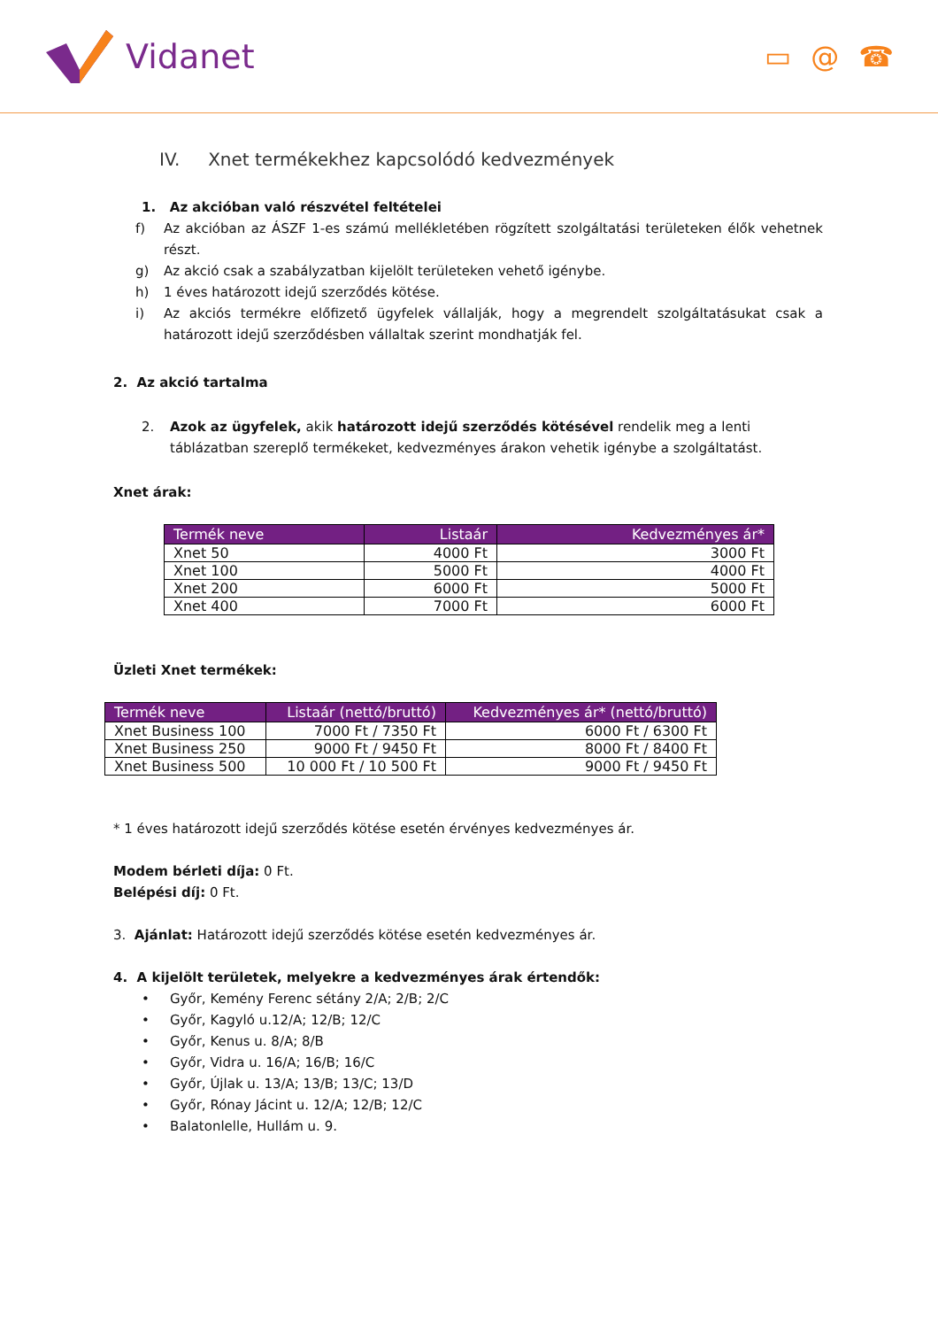Vidanet
▭ @ ☎
IV. Xnet termékekhez kapcsolódó kedvezmények
1. Az akcióban való részvétel feltételei
f) Az akcióban az ÁSZF 1-es számú mellékletében rögzített szolgáltatási területeken élők vehetnek részt.
g) Az akció csak a szabályzatban kijelölt területeken vehető igénybe.
h) 1 éves határozott idejű szerződés kötése.
i) Az akciós termékre előfizető ügyfelek vállalják, hogy a megrendelt szolgáltatásukat csak a határozott idejű szerződésben vállaltak szerint mondhatják fel.
2. Az akció tartalma
2. Azok az ügyfelek, akik határozott idejű szerződés kötésével rendelik meg a lenti táblázatban szereplő termékeket, kedvezményes árakon vehetik igénybe a szolgáltatást.
Xnet árak:
| Termék neve | Listaár | Kedvezményes ár* |
| --- | --- | --- |
| Xnet 50 | 4000 Ft | 3000 Ft |
| Xnet 100 | 5000 Ft | 4000 Ft |
| Xnet 200 | 6000 Ft | 5000 Ft |
| Xnet 400 | 7000 Ft | 6000 Ft |
Üzleti Xnet termékek:
| Termék neve | Listaár (nettó/bruttó) | Kedvezményes ár* (nettó/bruttó) |
| --- | --- | --- |
| Xnet Business 100 | 7000 Ft / 7350 Ft | 6000 Ft / 6300 Ft |
| Xnet Business 250 | 9000 Ft / 9450 Ft | 8000 Ft / 8400 Ft |
| Xnet Business 500 | 10 000 Ft / 10 500 Ft | 9000 Ft / 9450 Ft |
* 1 éves határozott idejű szerződés kötése esetén érvényes kedvezményes ár.
Modem bérleti díja: 0 Ft.
Belépési díj: 0 Ft.
3. Ajánlat: Határozott idejű szerződés kötése esetén kedvezményes ár.
4. A kijelölt területek, melyekre a kedvezményes árak értendők:
• Győr, Kemény Ferenc sétány 2/A; 2/B; 2/C
• Győr, Kagyló u.12/A; 12/B; 12/C
• Győr, Kenus u. 8/A; 8/B
• Győr, Vidra u. 16/A; 16/B; 16/C
• Győr, Újlak u. 13/A; 13/B; 13/C; 13/D
• Győr, Rónay Jácint u. 12/A; 12/B; 12/C
• Balatonlelle, Hullám u. 9.